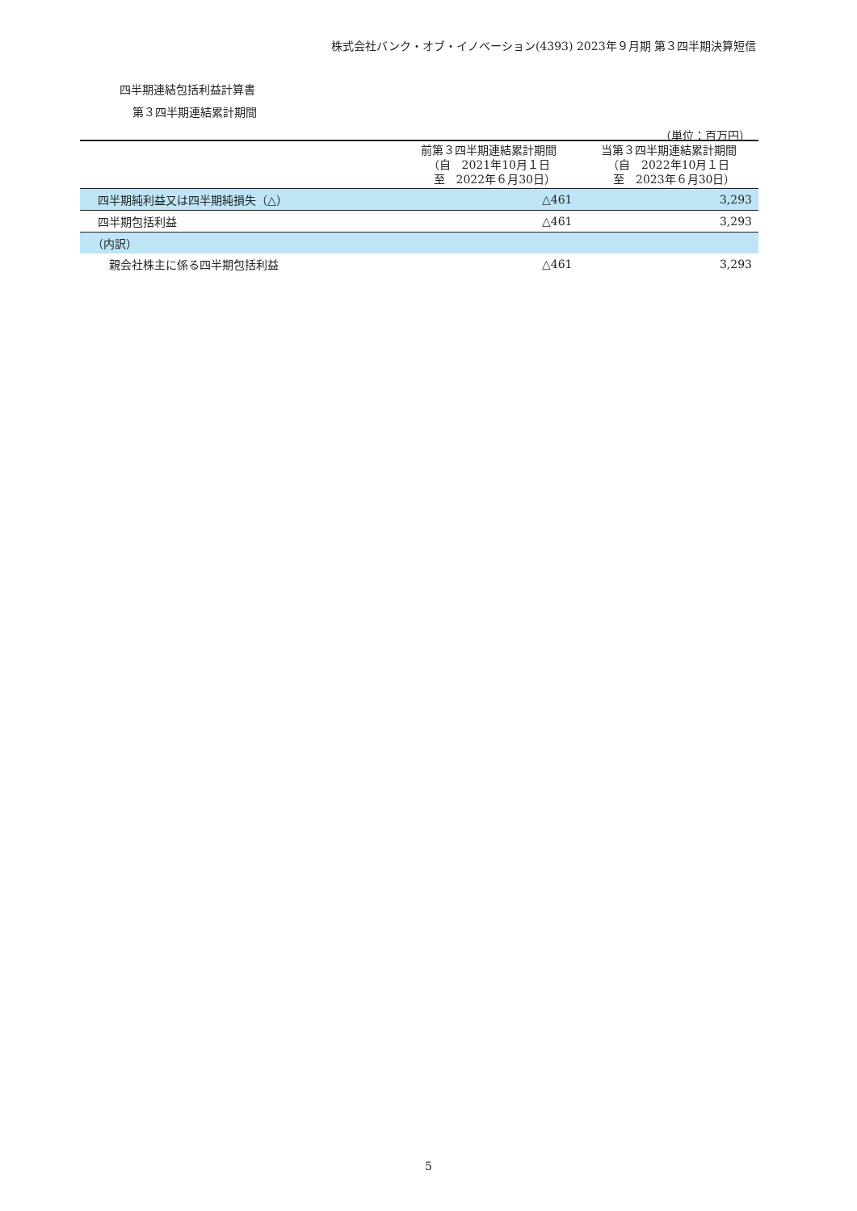株式会社バンク・オブ・イノベーション(4393) 2023年９月期 第３四半期決算短信
四半期連結包括利益計算書
第３四半期連結累計期間
（単位：百万円）
| | 前第３四半期連結累計期間 （自 2021年10月１日 至 2022年６月30日） | 当第３四半期連結累計期間 （自 2022年10月１日 至 2023年６月30日） |
| --- | --- | --- |
| 四半期純利益又は四半期純損失（△） | △461 | 3,293 |
| 四半期包括利益 | △461 | 3,293 |
| （内訳） | | |
| 親会社株主に係る四半期包括利益 | △461 | 3,293 |
5